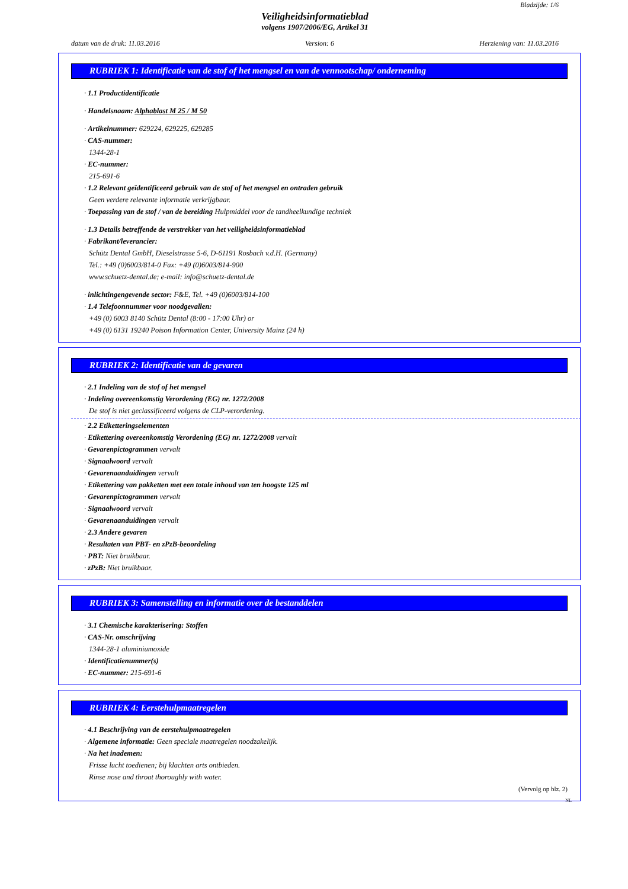Bladzijde: 1/6
Veiligheidsinformatieblad
volgens 1907/2006/EG, Artikel 31
datum van de druk: 11.03.2016 Version: 6 Herziening van: 11.03.2016
RUBRIEK 1: Identificatie van de stof of het mengsel en van de vennootschap/ onderneming
· 1.1 Productidentificatie
· Handelsnaam: Alphablast M 25 / M 50
· Artikelnummer: 629224, 629225, 629285
· CAS-nummer:
1344-28-1
· EC-nummer:
215-691-6
· 1.2 Relevant geïdentificeerd gebruik van de stof of het mengsel en ontraden gebruik
Geen verdere relevante informatie verkrijgbaar.
· Toepassing van de stof / van de bereiding Hulpmiddel voor de tandheelkundige techniek
· 1.3 Details betreffende de verstrekker van het veiligheidsinformatieblad
· Fabrikant/leverancier:
Schütz Dental GmbH, Dieselstrasse 5-6, D-61191 Rosbach v.d.H. (Germany)
Tel.: +49 (0)6003/814-0 Fax: +49 (0)6003/814-900
www.schuetz-dental.de; e-mail: info@schuetz-dental.de
· inlichtingengevende sector: F&E, Tel. +49 (0)6003/814-100
· 1.4 Telefoonnummer voor noodgevallen:
+49 (0) 6003 8140 Schütz Dental (8:00 - 17:00 Uhr) or
+49 (0) 6131 19240 Poison Information Center, University Mainz (24 h)
RUBRIEK 2: Identificatie van de gevaren
· 2.1 Indeling van de stof of het mengsel
· Indeling overeenkomstig Verordening (EG) nr. 1272/2008
De stof is niet geclassificeerd volgens de CLP-verordening.
· 2.2 Etiketteringselementen
· Etikettering overeenkomstig Verordening (EG) nr. 1272/2008 vervalt
· Gevarenpictogrammen vervalt
· Signaalwoord vervalt
· Gevarenaanduidingen vervalt
· Etikettering van pakketten met een totale inhoud van ten hoogste 125 ml
· Gevarenpictogrammen vervalt
· Signaalwoord vervalt
· Gevarenaanduidingen vervalt
· 2.3 Andere gevaren
· Resultaten van PBT- en zPzB-beoordeling
· PBT: Niet bruikbaar.
· zPzB: Niet bruikbaar.
RUBRIEK 3: Samenstelling en informatie over de bestanddelen
· 3.1 Chemische karakterisering: Stoffen
· CAS-Nr. omschrijving
1344-28-1 aluminiumoxide
· Identificatienummer(s)
· EC-nummer: 215-691-6
RUBRIEK 4: Eerstehulpmaatregelen
· 4.1 Beschrijving van de eerstehulpmaatregelen
· Algemene informatie: Geen speciale maatregelen noodzakelijk.
· Na het inademen:
Frisse lucht toedienen; bij klachten arts ontbieden.
Rinse nose and throat thoroughly with water.
(Vervolg op blz. 2)
NL